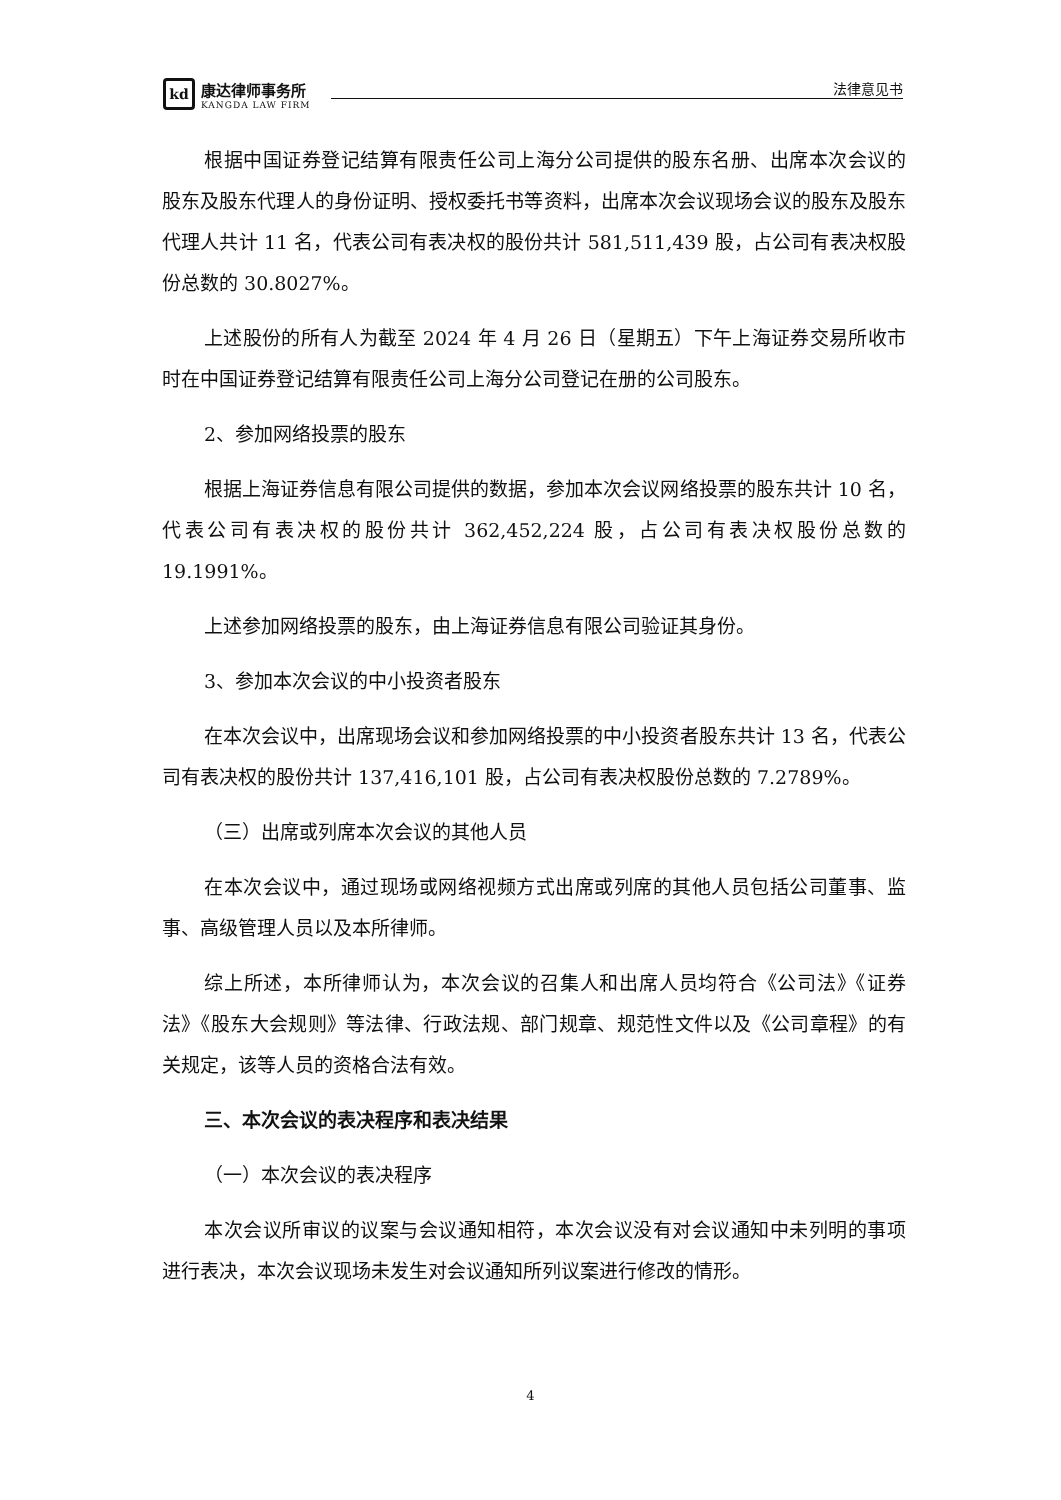kd
康达律师事务所
KANGDA LAW FIRM
法律意见书
根据中国证券登记结算有限责任公司上海分公司提供的股东名册、出席本次会议的股东及股东代理人的身份证明、授权委托书等资料，出席本次会议现场会议的股东及股东代理人共计 11 名，代表公司有表决权的股份共计 581,511,439 股，占公司有表决权股份总数的 30.8027%。
上述股份的所有人为截至 2024 年 4 月 26 日（星期五）下午上海证券交易所收市时在中国证券登记结算有限责任公司上海分公司登记在册的公司股东。
2、参加网络投票的股东
根据上海证券信息有限公司提供的数据，参加本次会议网络投票的股东共计 10 名，代表公司有表决权的股份共计 362,452,224 股，占公司有表决权股份总数的 19.1991%。
上述参加网络投票的股东，由上海证券信息有限公司验证其身份。
3、参加本次会议的中小投资者股东
在本次会议中，出席现场会议和参加网络投票的中小投资者股东共计 13 名，代表公司有表决权的股份共计 137,416,101 股，占公司有表决权股份总数的 7.2789%。
（三）出席或列席本次会议的其他人员
在本次会议中，通过现场或网络视频方式出席或列席的其他人员包括公司董事、监事、高级管理人员以及本所律师。
综上所述，本所律师认为，本次会议的召集人和出席人员均符合《公司法》《证券法》《股东大会规则》等法律、行政法规、部门规章、规范性文件以及《公司章程》的有关规定，该等人员的资格合法有效。
三、本次会议的表决程序和表决结果
（一）本次会议的表决程序
本次会议所审议的议案与会议通知相符，本次会议没有对会议通知中未列明的事项进行表决，本次会议现场未发生对会议通知所列议案进行修改的情形。
4